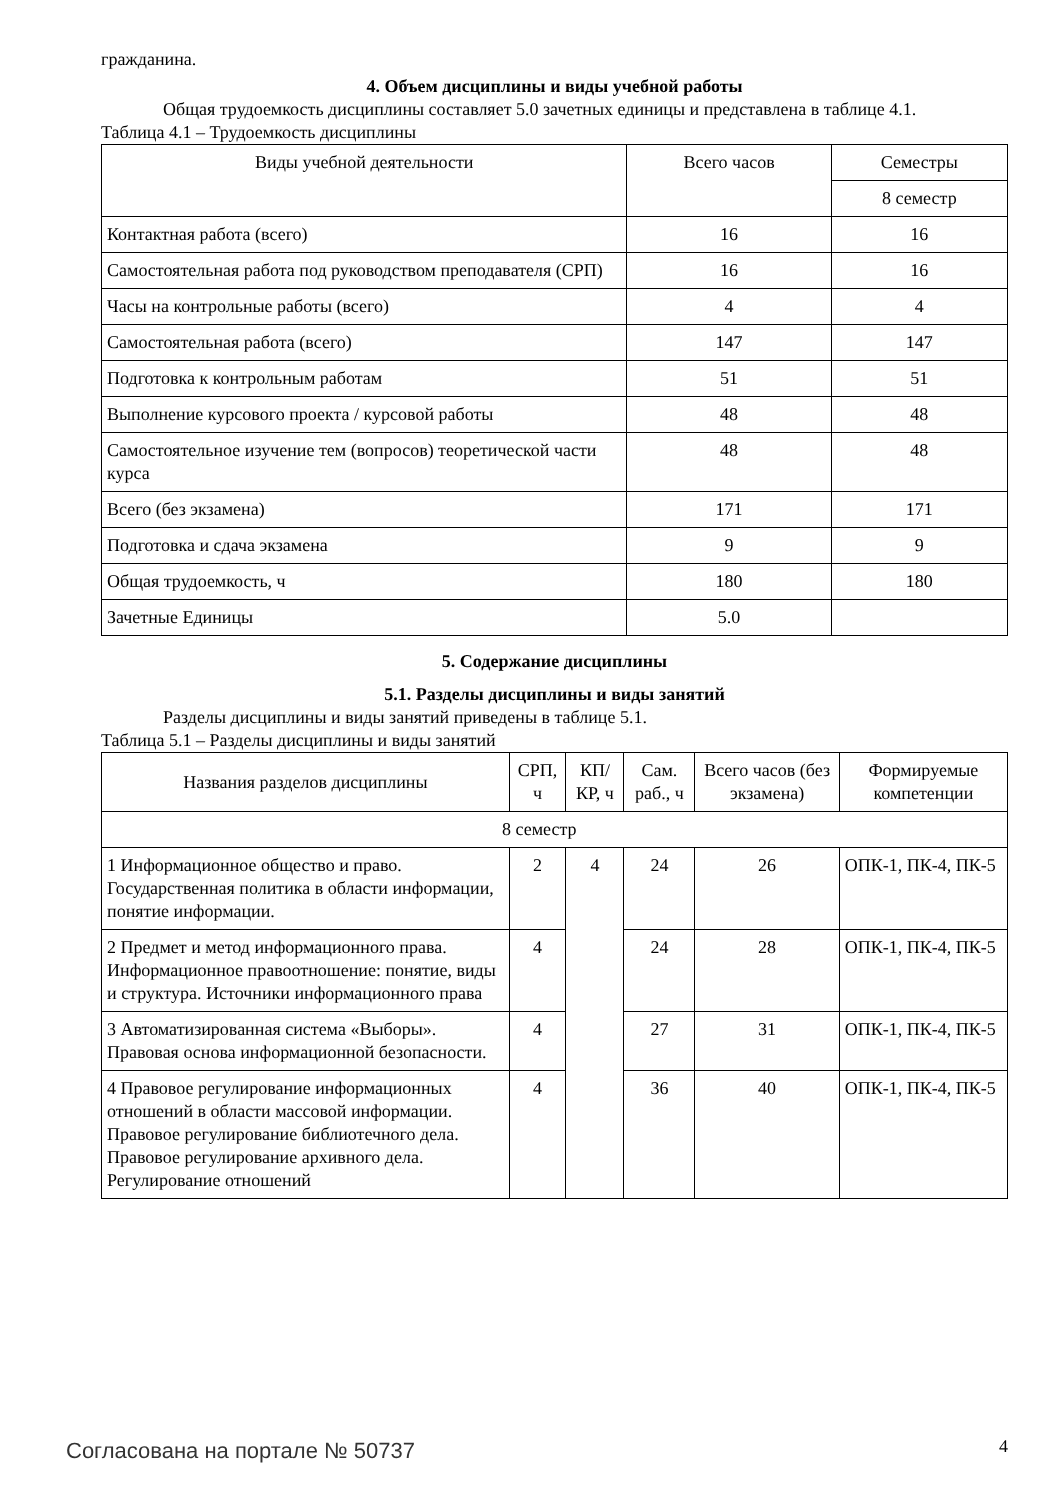гражданина.
4. Объем дисциплины и виды учебной работы
Общая трудоемкость дисциплины составляет 5.0 зачетных единицы и представлена в таблице 4.1.
Таблица 4.1 – Трудоемкость дисциплины
| Виды учебной деятельности | Всего часов | Семестры |
| --- | --- | --- |
| | | 8 семестр |
| Контактная работа (всего) | 16 | 16 |
| Самостоятельная работа под руководством преподавателя (СРП) | 16 | 16 |
| Часы на контрольные работы (всего) | 4 | 4 |
| Самостоятельная работа (всего) | 147 | 147 |
| Подготовка к контрольным работам | 51 | 51 |
| Выполнение курсового проекта / курсовой работы | 48 | 48 |
| Самостоятельное изучение тем (вопросов) теоретической части курса | 48 | 48 |
| Всего (без экзамена) | 171 | 171 |
| Подготовка и сдача экзамена | 9 | 9 |
| Общая трудоемкость, ч | 180 | 180 |
| Зачетные Единицы | 5.0 | |
5. Содержание дисциплины
5.1. Разделы дисциплины и виды занятий
Разделы дисциплины и виды занятий приведены в таблице 5.1.
Таблица 5.1 – Разделы дисциплины и виды занятий
| Названия разделов дисциплины | СРП, ч | КП/КР, ч | Сам. раб., ч | Всего часов (без экзамена) | Формируемые компетенции |
| --- | --- | --- | --- | --- | --- |
| 8 семестр | | | | | |
| 1 Информационное общество и право. Государственная политика в области информации, понятие информации. | 2 | 4 | 24 | 26 | ОПК-1, ПК-4, ПК-5 |
| 2 Предмет и метод информационного права. Информационное правоотношение: понятие, виды и структура. Источники информационного права | 4 | | 24 | 28 | ОПК-1, ПК-4, ПК-5 |
| 3 Автоматизированная система «Выборы». Правовая основа информационной безопасности. | 4 | | 27 | 31 | ОПК-1, ПК-4, ПК-5 |
| 4 Правовое регулирование информационных отношений в области массовой информации. Правовое регулирование библиотечного дела. Правовое регулирование архивного дела. Регулирование отношений | 4 | | 36 | 40 | ОПК-1, ПК-4, ПК-5 |
Согласована на портале № 50737 4